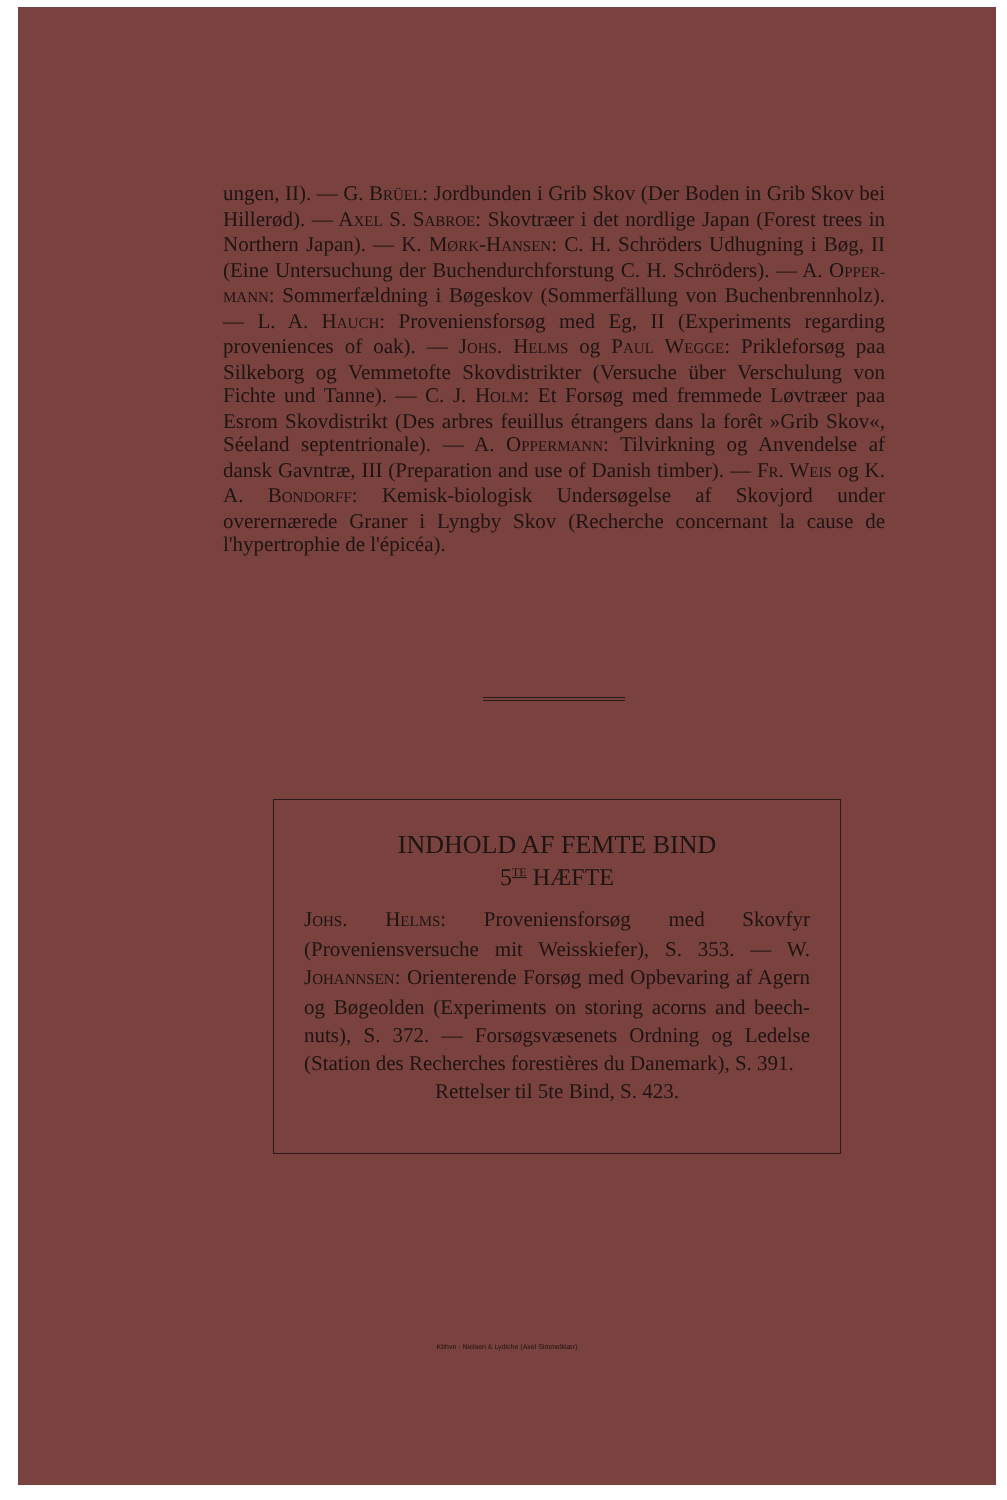ungen, II). — G. BRÜEL: Jordbunden i Grib Skov (Der Boden in Grib Skov bei Hillerød). — AXEL S. SABROE: Skovtræer i det nordlige Japan (Forest trees in Northern Japan). — K. MØRK-HANSEN: C. H. Schröders Udhugning i Bøg, II (Eine Untersuchung der Buchendurchforstung C. H. Schröders). — A. OPPER-MANN: Sommerfældning i Bøgeskov (Sommerfällung von Buchenbrennholz). — L. A. HAUCH: Proveniensforsøg med Eg, II (Experiments regarding proveniences of oak). — JOHS. HELMS og PAUL WEGGE: Prikleforsøg paa Silkeborg og Vemmetofte Skovdistrikter (Versuche über Verschulung von Fichte und Tanne). — C. J. HOLM: Et Forsøg med fremmede Løvtræer paa Esrom Skovdistrikt (Des arbres feuillus étrangers dans la forêt »Grib Skov«, Séeland septentrionale). — A. OPPERMANN: Tilvirkning og Anvendelse af dansk Gavntræ, III (Preparation and use of Danish timber). — FR. WEIS og K. A. BONDORFF: Kemisk-biologisk Undersøgelse af Skovjord under overernærede Graner i Lyngby Skov (Recherche concernant la cause de l'hypertrophie de l'épicéa).
INDHOLD AF FEMTE BIND
5<sup>TE</sup> HÆFTE
JOHS. HELMS: Proveniensforsøg med Skovfyr (Proveniensversuche mit Weisskiefer), S. 353. — W. JOHANNSEN: Orienterende Forsøg med Opbevaring af Agern og Bøgeolden (Experiments on storing acorns and beech-nuts), S. 372. — Forsøgsvæsenets Ordning og Ledelse (Station des Recherches forestières du Danemark), S. 391.
Rettelser til 5te Bind, S. 423.
Kbhvn · Nielsen & Lydiche (Axel Simmelkiær)